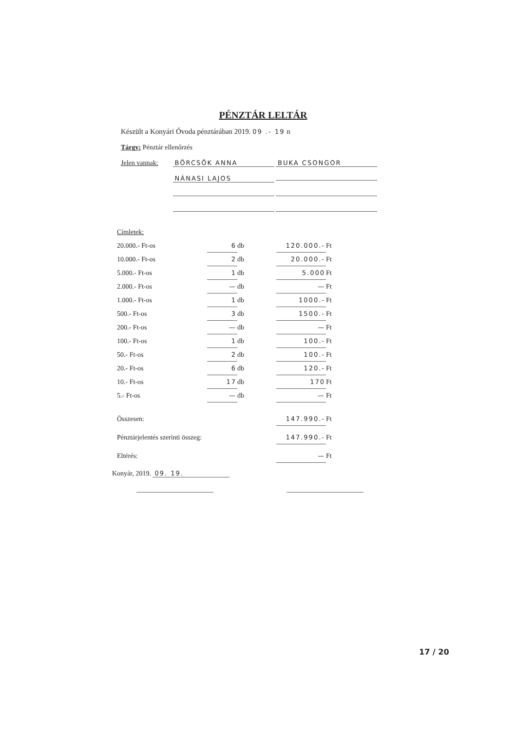PÉNZTÁR LELTÁR
Készült a Konyári Óvoda pénztárában 2019. 09 .- 19 n
Tárgy: Pénztár ellenőrzés
Jelen vannak: BÖRCSÖK ANNA BUKA CSONGOR
NÁNASI LAJOS
Címletek:
| 20.000.- Ft-os | 6 | db | 120.000.- | Ft |
| 10.000.- Ft-os | 2 | db | 20.000.- | Ft |
| 5.000.- Ft-os | 1 | db | 5.000 | Ft |
| 2.000.- Ft-os | — | db | — | Ft |
| 1.000.- Ft-os | 1 | db | 1000.- | Ft |
| 500.- Ft-os | 3 | db | 1500.- | Ft |
| 200.- Ft-os | — | db | — | Ft |
| 100.- Ft-os | 1 | db | 100.- | Ft |
| 50.- Ft-os | 2 | db | 100.- | Ft |
| 20.- Ft-os | 6 | db | 120.- | Ft |
| 10.- Ft-os | 17 | db | 170 | Ft |
| 5.- Ft-os | — | db | — | Ft |
| Összesen: | | | 147.990.- | Ft |
| Pénztárjelentés szerinti összeg: | | | 147.990.- | Ft |
| Eltérés: | | | — | Ft |
Konyár, 2019. 09. 19.
17 / 20